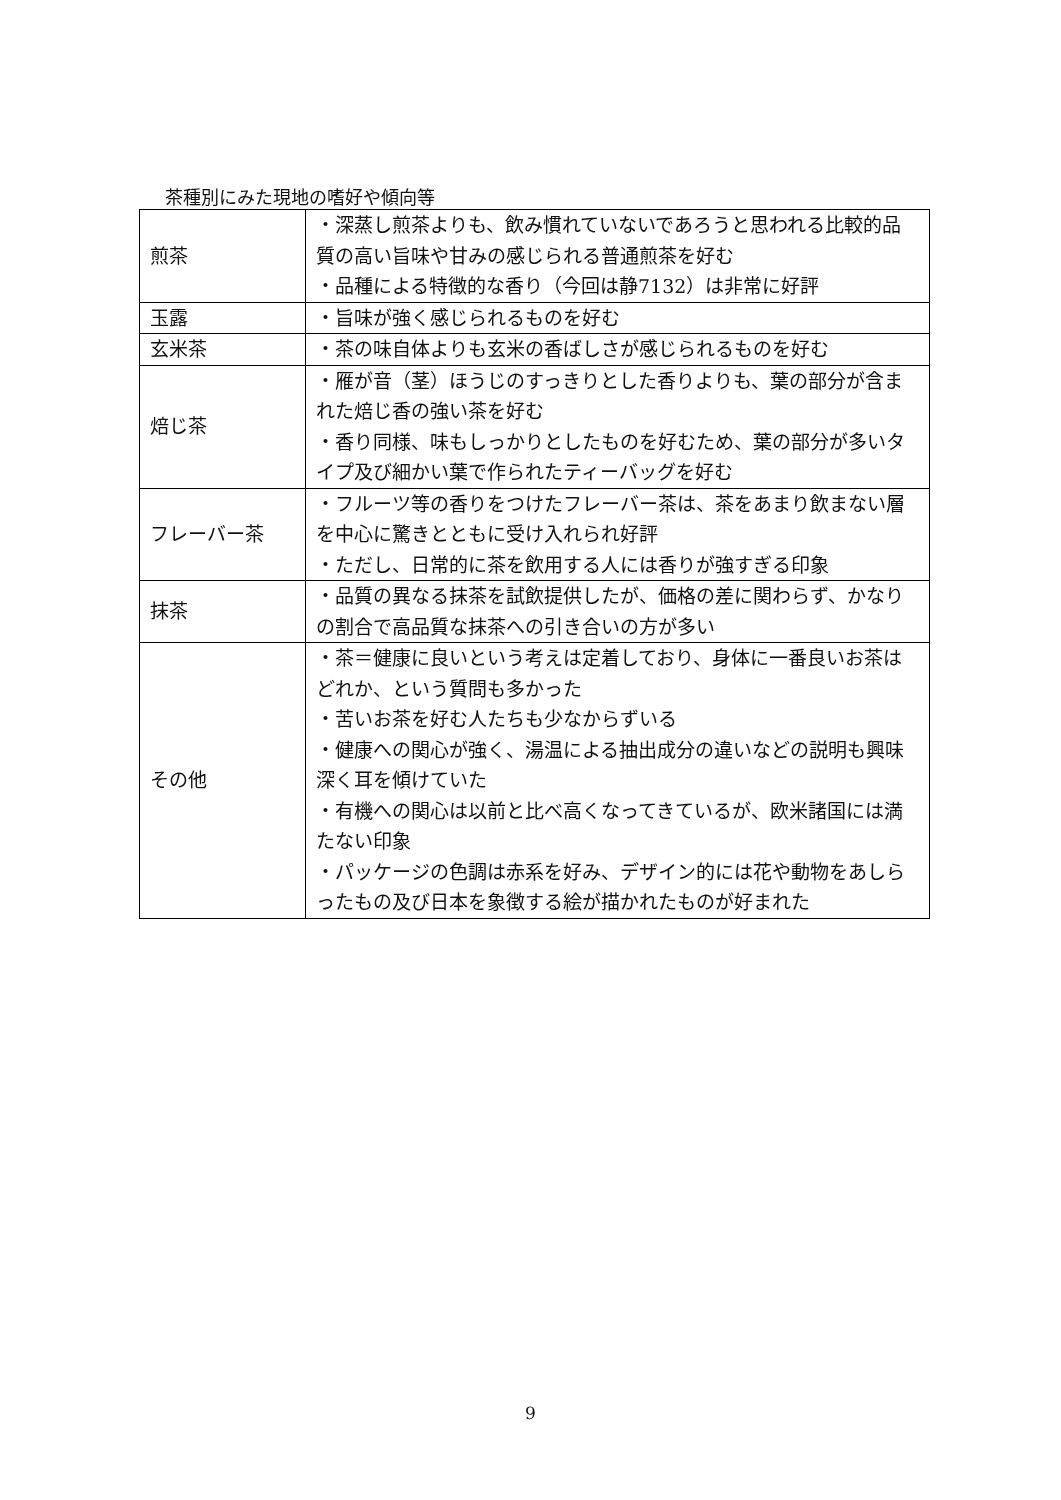茶種別にみた現地の嗜好や傾向等
| 煎茶 | ・深蒸し煎茶よりも、飲み慣れていないであろうと思われる比較的品質の高い旨味や甘みの感じられる普通煎茶を好む ・品種による特徴的な香り（今回は静7132）は非常に好評 |
| 玉露 | ・旨味が強く感じられるものを好む |
| 玄米茶 | ・茶の味自体よりも玄米の香ばしさが感じられるものを好む |
| 焙じ茶 | ・雁が音（茎）ほうじのすっきりとした香りよりも、葉の部分が含まれた焙じ香の強い茶を好む ・香り同様、味もしっかりとしたものを好むため、葉の部分が多いタイプ及び細かい葉で作られたティーバッグを好む |
| フレーバー茶 | ・フルーツ等の香りをつけたフレーバー茶は、茶をあまり飲まない層を中心に驚きとともに受け入れられ好評 ・ただし、日常的に茶を飲用する人には香りが強すぎる印象 |
| 抹茶 | ・品質の異なる抹茶を試飲提供したが、価格の差に関わらず、かなりの割合で高品質な抹茶への引き合いの方が多い |
| その他 | ・茶＝健康に良いという考えは定着しており、身体に一番良いお茶はどれか、という質問も多かった ・苦いお茶を好む人たちも少なからずいる ・健康への関心が強く、湯温による抽出成分の違いなどの説明も興味深く耳を傾けていた ・有機への関心は以前と比べ高くなってきているが、欧米諸国には満たない印象 ・パッケージの色調は赤系を好み、デザイン的には花や動物をあしらったもの及び日本を象徴する絵が描かれたものが好まれた |
9